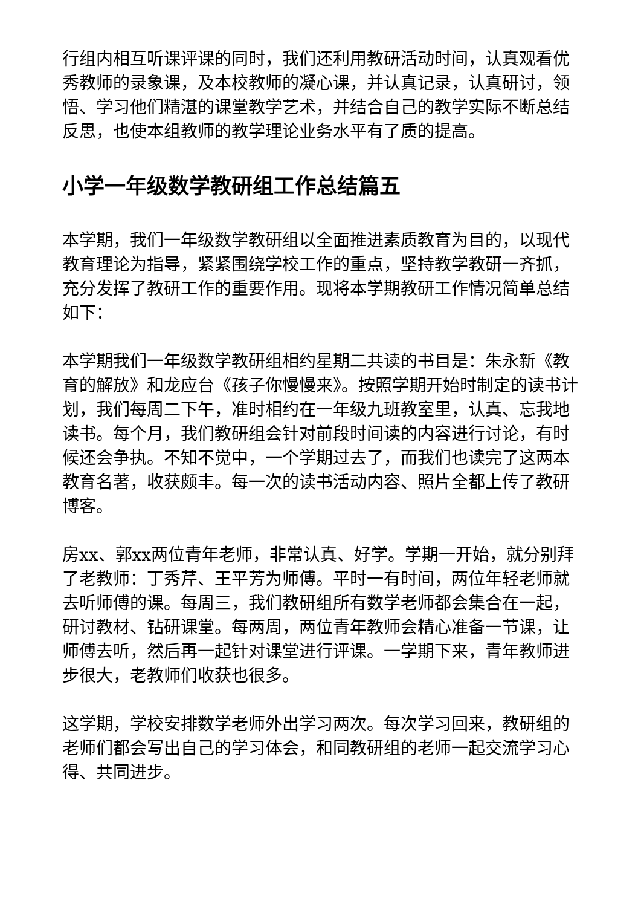行组内相互听课评课的同时，我们还利用教研活动时间，认真观看优秀教师的录象课，及本校教师的凝心课，并认真记录，认真研讨，领悟、学习他们精湛的课堂教学艺术，并结合自己的教学实际不断总结反思，也使本组教师的教学理论业务水平有了质的提高。
小学一年级数学教研组工作总结篇五
本学期，我们一年级数学教研组以全面推进素质教育为目的，以现代教育理论为指导，紧紧围绕学校工作的重点，坚持教学教研一齐抓，充分发挥了教研工作的重要作用。现将本学期教研工作情况简单总结如下：
本学期我们一年级数学教研组相约星期二共读的书目是：朱永新《教育的解放》和龙应台《孩子你慢慢来》。按照学期开始时制定的读书计划，我们每周二下午，准时相约在一年级九班教室里，认真、忘我地读书。每个月，我们教研组会针对前段时间读的内容进行讨论，有时候还会争执。不知不觉中，一个学期过去了，而我们也读完了这两本教育名著，收获颇丰。每一次的读书活动内容、照片全都上传了教研博客。
房xx、郭xx两位青年老师，非常认真、好学。学期一开始，就分别拜了老教师：丁秀芹、王平芳为师傅。平时一有时间，两位年轻老师就去听师傅的课。每周三，我们教研组所有数学老师都会集合在一起，研讨教材、钻研课堂。每两周，两位青年教师会精心准备一节课，让师傅去听，然后再一起针对课堂进行评课。一学期下来，青年教师进步很大，老教师们收获也很多。
这学期，学校安排数学老师外出学习两次。每次学习回来，教研组的老师们都会写出自己的学习体会，和同教研组的老师一起交流学习心得、共同进步。